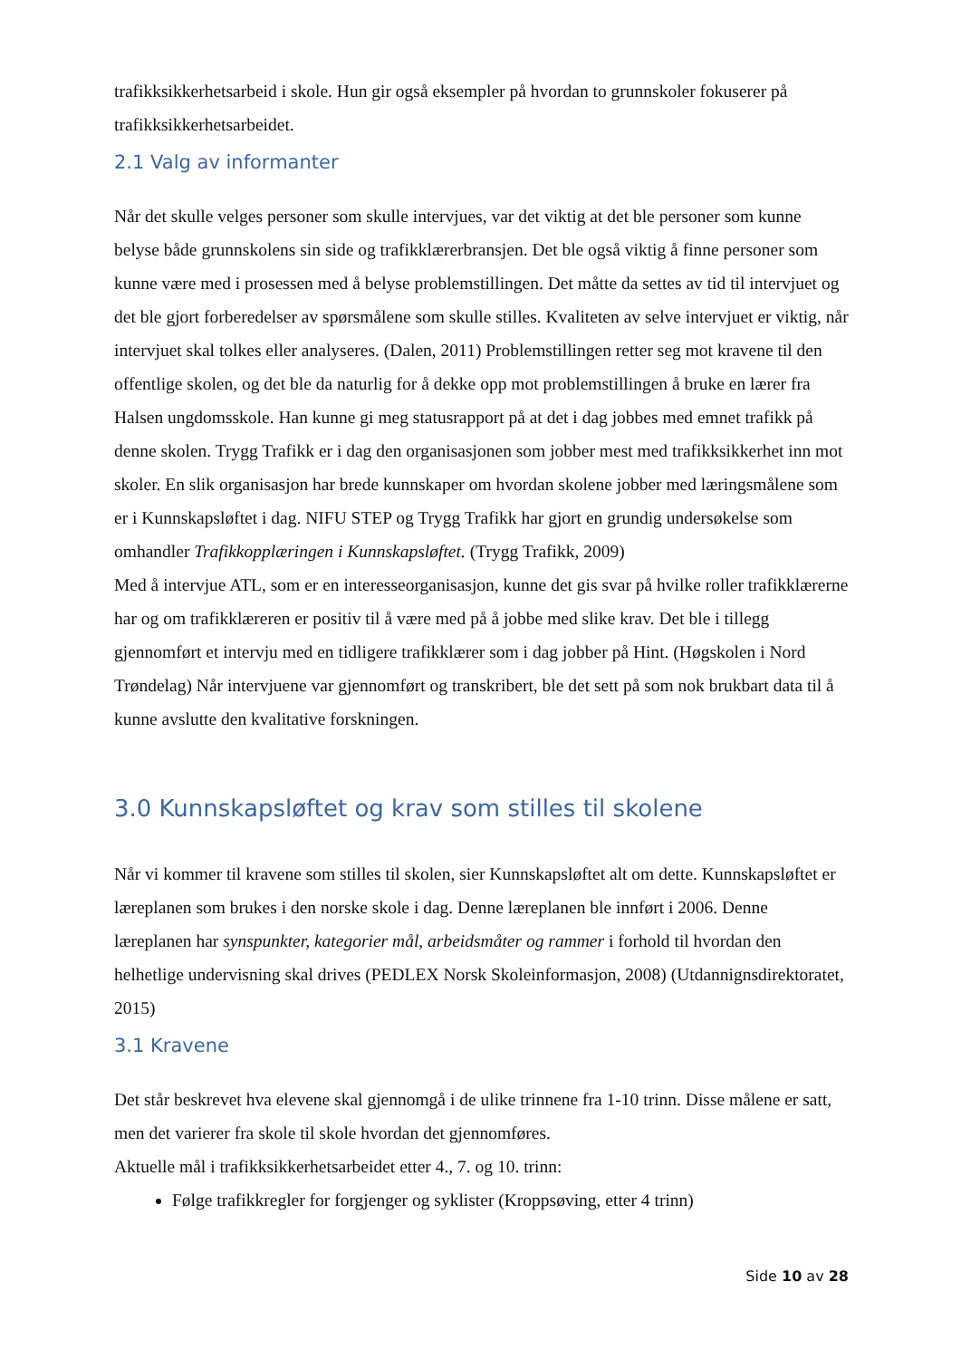trafikksikkerhetsarbeid i skole. Hun gir også eksempler på hvordan to grunnskoler fokuserer på trafikksikkerhetsarbeidet.
2.1 Valg av informanter
Når det skulle velges personer som skulle intervjues, var det viktig at det ble personer som kunne belyse både grunnskolens sin side og trafikklærerbransjen. Det ble også viktig å finne personer som kunne være med i prosessen med å belyse problemstillingen. Det måtte da settes av tid til intervjuet og det ble gjort forberedelser av spørsmålene som skulle stilles. Kvaliteten av selve intervjuet er viktig, når intervjuet skal tolkes eller analyseres. (Dalen, 2011) Problemstillingen retter seg mot kravene til den offentlige skolen, og det ble da naturlig for å dekke opp mot problemstillingen å bruke en lærer fra Halsen ungdomsskole. Han kunne gi meg statusrapport på at det i dag jobbes med emnet trafikk på denne skolen. Trygg Trafikk er i dag den organisasjonen som jobber mest med trafikksikkerhet inn mot skoler. En slik organisasjon har brede kunnskaper om hvordan skolene jobber med læringsmålene som er i Kunnskapsløftet i dag. NIFU STEP og Trygg Trafikk har gjort en grundig undersøkelse som omhandler Trafikkopplæringen i Kunnskapsløftet. (Trygg Trafikk, 2009)
Med å intervjue ATL, som er en interesseorganisasjon, kunne det gis svar på hvilke roller trafikklærerne har og om trafikklæreren er positiv til å være med på å jobbe med slike krav. Det ble i tillegg gjennomført et intervju med en tidligere trafikklærer som i dag jobber på Hint. (Høgskolen i Nord Trøndelag) Når intervjuene var gjennomført og transkribert, ble det sett på som nok brukbart data til å kunne avslutte den kvalitative forskningen.
3.0 Kunnskapsløftet og krav som stilles til skolene
Når vi kommer til kravene som stilles til skolen, sier Kunnskapsløftet alt om dette. Kunnskapsløftet er læreplanen som brukes i den norske skole i dag. Denne læreplanen ble innført i 2006. Denne læreplanen har synspunkter, kategorier mål, arbeidsmåter og rammer i forhold til hvordan den helhetlige undervisning skal drives (PEDLEX Norsk Skoleinformasjon, 2008) (Utdannignsdirektoratet, 2015)
3.1 Kravene
Det står beskrevet hva elevene skal gjennomgå i de ulike trinnene fra 1-10 trinn. Disse målene er satt, men det varierer fra skole til skole hvordan det gjennomføres.
Aktuelle mål i trafikksikkerhetsarbeidet etter 4., 7. og 10. trinn:
Følge trafikkregler for forgjenger og syklister (Kroppsøving, etter 4 trinn)
Side 10 av 28